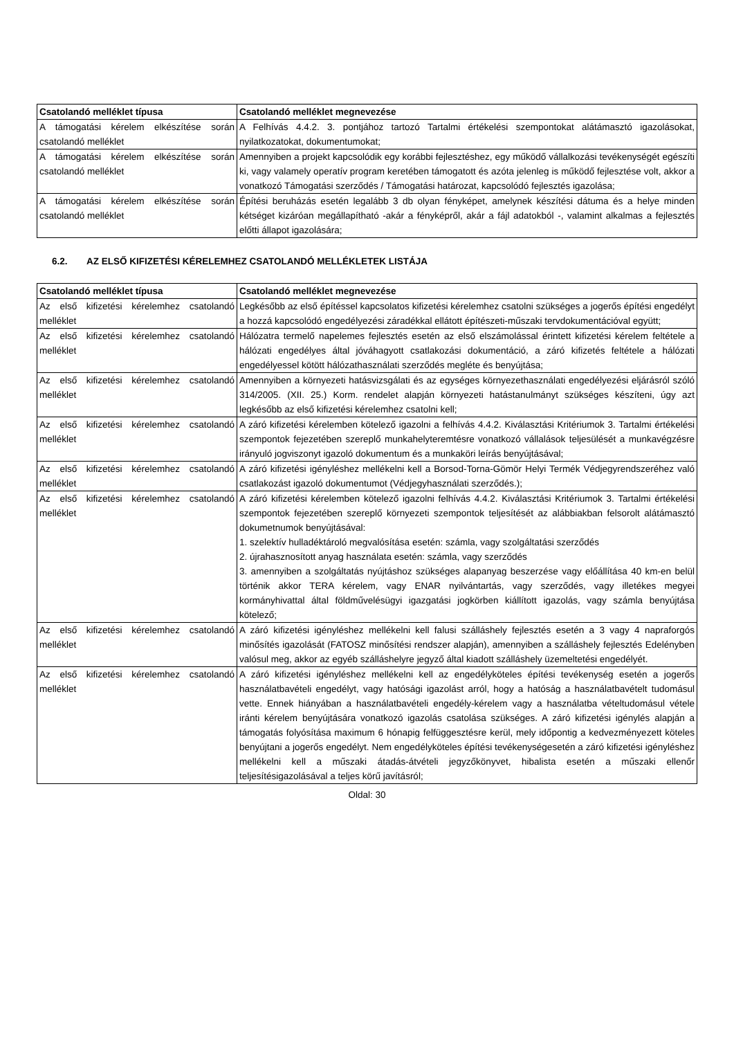| Csatolandó melléklet típusa | Csatolandó melléklet megnevezése |
| --- | --- |
| A támogatási kérelem elkészítése során csatolandó melléklet | A Felhívás 4.4.2. 3. pontjához tartozó Tartalmi értékelési szempontokat alátámasztó igazolásokat, nyilatkozatokat, dokumentumokat; |
| A támogatási kérelem elkészítése során csatolandó melléklet | Amennyiben a projekt kapcsolódik egy korábbi fejlesztéshez, egy működő vállalkozási tevékenységét egészíti ki, vagy valamely operatív program keretében támogatott és azóta jelenleg is működő fejlesztése volt, akkor a vonatkozó Támogatási szerződés / Támogatási határozat, kapcsolódó fejlesztés igazolása; |
| A támogatási kérelem elkészítése során csatolandó melléklet | Építési beruházás esetén legalább 3 db olyan fényképet, amelynek készítési dátuma és a helye minden kétséget kizáróan megállapítható -akár a fényképről, akár a fájl adatokból -, valamint alkalmas a fejlesztés előtti állapot igazolására; |
6.2. AZ ELSŐ KIFIZETÉSI KÉRELEMHEZ CSATOLANDÓ MELLÉKLETEK LISTÁJA
| Csatolandó melléklet típusa | Csatolandó melléklet megnevezése |
| --- | --- |
| Az első kifizetési kérelemhez csatolandó melléklet | Legkésőbb az első építéssel kapcsolatos kifizetési kérelemhez csatolni szükséges a jogerős építési engedélyt a hozzá kapcsolódó engedélyezési záradékkal ellátott építészeti-műszaki tervdokumentációval együtt; |
| Az első kifizetési kérelemhez csatolandó melléklet | Hálózatra termelő napelemes fejlesztés esetén az első elszámolással érintett kifizetési kérelem feltétele a hálózati engedélyes által jóváhagyott csatlakozási dokumentáció, a záró kifizetés feltétele a hálózati engedélyessel kötött hálózathasználati szerződés megléte és benyújtása; |
| Az első kifizetési kérelemhez csatolandó melléklet | Amennyiben a környezeti hatásvizsgálati és az egységes környezethasználati engedélyezési eljárásról szóló 314/2005. (XII. 25.) Korm. rendelet alapján környezeti hatástanulmányt szükséges készíteni, úgy azt legkésőbb az első kifizetési kérelemhez csatolni kell; |
| Az első kifizetési kérelemhez csatolandó melléklet | A záró kifizetési kérelemben kötelező igazolni a felhívás 4.4.2. Kiválasztási Kritériumok 3. Tartalmi értékelési szempontok fejezetében szereplő munkahelyteremtésre vonatkozó vállalások teljesülését a munkavégzésre irányuló jogviszonyt igazoló dokumentum és a munkaköri leírás benyújtásával; |
| Az első kifizetési kérelemhez csatolandó melléklet | A záró kifizetési igényléshez mellékelni kell a Borsod-Torna-Gömör Helyi Termék Védjegyrendszeréhez való csatlakozást igazoló dokumentumot (Védjegyhasználati szerződés.); |
| Az első kifizetési kérelemhez csatolandó melléklet | A záró kifizetési kérelemben kötelező igazolni felhívás 4.4.2. Kiválasztási Kritériumok 3. Tartalmi értékelési szempontok fejezetében szereplő környezeti szempontok teljesítését az alábbiakban felsorolt alátámasztó dokumetnumok benyújtásával: 1. szelektív hulladéktároló megvalósítása esetén: számla, vagy szolgáltatási szerződés 2. újrahasznosított anyag használata esetén: számla, vagy szerződés 3. amennyiben a szolgáltatás nyújtáshoz szükséges alapanyag beszerzése vagy előállítása 40 km-en belül történik akkor TERA kérelem, vagy ENAR nyilvántartás, vagy szerződés, vagy illetékes megyei kormányhivattal által földművelésügyi igazgatási jogkörben kiállított igazolás, vagy számla benyújtása kötelező; |
| Az első kifizetési kérelemhez csatolandó melléklet | A záró kifizetési igényléshez mellékelni kell falusi szálláshely fejlesztés esetén a 3 vagy 4 napraforgós minősítés igazolását (FATOSZ minősítési rendszer alapján), amennyiben a szálláshely fejlesztés Edelényben valósul meg, akkor az egyéb szálláshelyre jegyző által kiadott szálláshely üzemeltetési engedélyét. |
| Az első kifizetési kérelemhez csatolandó melléklet | A záró kifizetési igényléshez mellékelni kell az engedélyköteles építési tevékenység esetén a jogerős használatbavételi engedélyt, vagy hatósági igazolást arról, hogy a hatóság a használatbavételt tudomásul vette. Ennek hiányában a használatbavételi engedély-kérelem vagy a használatba vételtudomásul vétele iránti kérelem benyújtására vonatkozó igazolás csatolása szükséges. A záró kifizetési igénylés alapján a támogatás folyósítása maximum 6 hónapig felfüggesztésre kerül, mely időpontig a kedvezményezett köteles benyújtani a jogerős engedélyt. Nem engedélyköteles építési tevékenységesetén a záró kifizetési igényléshez mellékelni kell a műszaki átadás-átvételi jegyzőkönyvet, hibalista esetén a műszaki ellenőr teljesítésigazolásával a teljes körű javításról; |
Oldal: 30